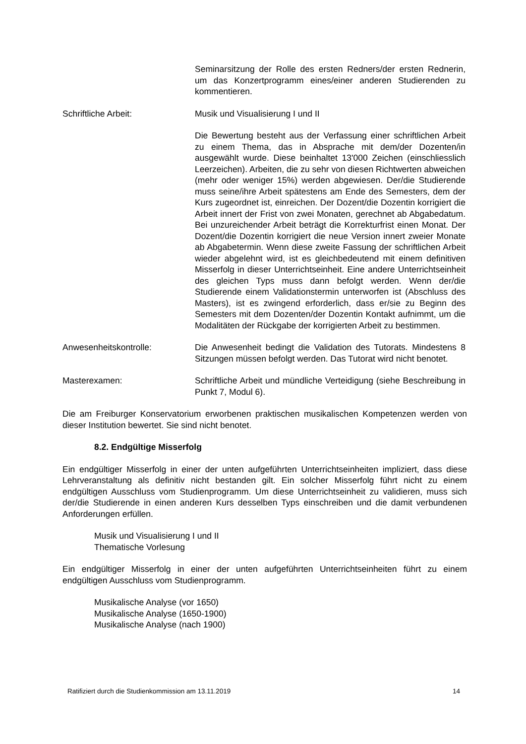Seminarsitzung der Rolle des ersten Redners/der ersten Rednerin, um das Konzertprogramm eines/einer anderen Studierenden zu kommentieren.
Schriftliche Arbeit: Musik und Visualisierung I und II
Die Bewertung besteht aus der Verfassung einer schriftlichen Arbeit zu einem Thema, das in Absprache mit dem/der Dozenten/in ausgewählt wurde. Diese beinhaltet 13'000 Zeichen (einschliesslich Leerzeichen). Arbeiten, die zu sehr von diesen Richtwerten abweichen (mehr oder weniger 15%) werden abgewiesen. Der/die Studierende muss seine/ihre Arbeit spätestens am Ende des Semesters, dem der Kurs zugeordnet ist, einreichen. Der Dozent/die Dozentin korrigiert die Arbeit innert der Frist von zwei Monaten, gerechnet ab Abgabedatum. Bei unzureichender Arbeit beträgt die Korrekturfrist einen Monat. Der Dozent/die Dozentin korrigiert die neue Version innert zweier Monate ab Abgabetermin. Wenn diese zweite Fassung der schriftlichen Arbeit wieder abgelehnt wird, ist es gleichbedeutend mit einem definitiven Misserfolg in dieser Unterrichtseinheit. Eine andere Unterrichtseinheit des gleichen Typs muss dann befolgt werden. Wenn der/die Studierende einem Validationstermin unterworfen ist (Abschluss des Masters), ist es zwingend erforderlich, dass er/sie zu Beginn des Semesters mit dem Dozenten/der Dozentin Kontakt aufnimmt, um die Modalitäten der Rückgabe der korrigierten Arbeit zu bestimmen.
Anwesenheitskontrolle: Die Anwesenheit bedingt die Validation des Tutorats. Mindestens 8 Sitzungen müssen befolgt werden. Das Tutorat wird nicht benotet.
Masterexamen: Schriftliche Arbeit und mündliche Verteidigung (siehe Beschreibung in Punkt 7, Modul 6).
Die am Freiburger Konservatorium erworbenen praktischen musikalischen Kompetenzen werden von dieser Institution bewertet. Sie sind nicht benotet.
8.2. Endgültige Misserfolg
Ein endgültiger Misserfolg in einer der unten aufgeführten Unterrichtseinheiten impliziert, dass diese Lehrveranstaltung als definitiv nicht bestanden gilt. Ein solcher Misserfolg führt nicht zu einem endgültigen Ausschluss vom Studienprogramm. Um diese Unterrichtseinheit zu validieren, muss sich der/die Studierende in einen anderen Kurs desselben Typs einschreiben und die damit verbundenen Anforderungen erfüllen.
Musik und Visualisierung I und II
Thematische Vorlesung
Ein endgültiger Misserfolg in einer der unten aufgeführten Unterrichtseinheiten führt zu einem endgültigen Ausschluss vom Studienprogramm.
Musikalische Analyse (vor 1650)
Musikalische Analyse (1650-1900)
Musikalische Analyse (nach 1900)
Ratifiziert durch die Studienkommission am 13.11.2019 14